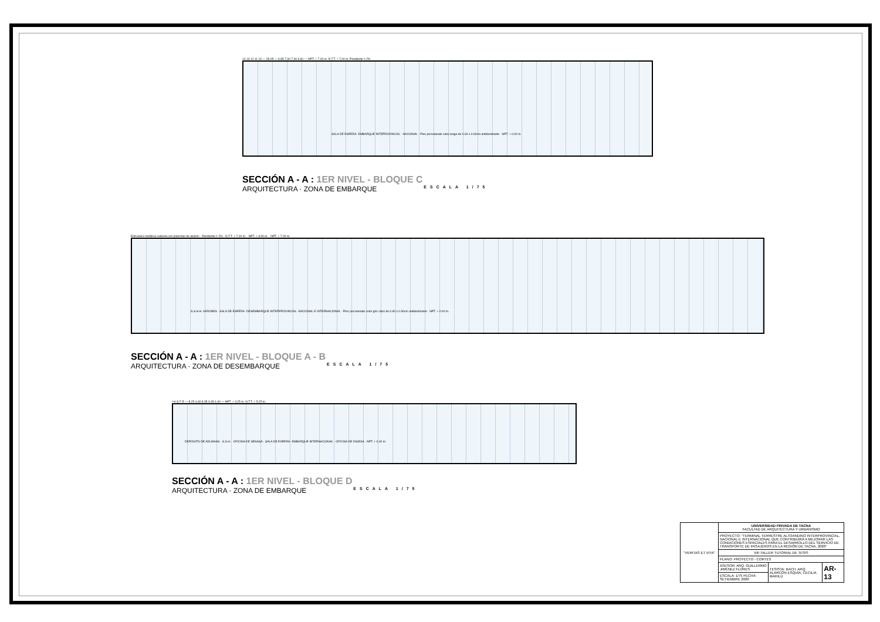14 13 12 11 10 — 28.05 — 6.85 7.30 7.30 6.60 — NPT. + 7.00 m. N.T.T. + 7.00 m. Pendiente = 2%
SALA DE ESPERA- EMBARQUE INTEPROVINCIAL - NACIONAL · Piso porcelanato color beige de 0.60 x 0.60cm antideslizante · NPT. + 0.00 m.
SECCIÓN A - A : 1ER NIVEL - BLOQUE C
ARQUITECTURA · ZONA DE EMBARQUE ESCALA 1/75
Estructura metálica cubierta con planchas de aluzinc · Pendiente = 2% · N.T.T. + 7.00 m. · NPT. + 3.90 m. · NPT. + 7.00 m.
S.S.H.H. VARONES · SALA DE ESPERA- DESEMBARQUE INTERPROVINCIAL- NACIONAL E INTERNACIONAL · Piso porcelanato color gris claro de 0.60 x 0.60cm antideslizante · NPT. + 0.00 m.
SECCIÓN A - A : 1ER NIVEL - BLOQUE A - B
ARQUITECTURA · ZONA DE DESEMBARQUE ESCALA 1/75
I H G F E — 8.25 4.60 8.35 0.65 4.40 — NPT. + 4.25 m. N.T.T. + 5.25 m.
DEPÓSITO DE ADUANAS · S.S.H. · OFICINA DE SENASA · SALA DE ESPERA- EMBARQUE INTERNACIONAL · OFICINA DE DIGESA · NPT. + 0.00 m.
SECCIÓN A - A : 1ER NIVEL - BLOQUE D
ARQUITECTURA · ZONA DE EMBARQUE ESCALA 1/75
| "VERITAS ET VITA" | UNIVERSIDAD PRIVADA DE TACNA FACULTAD DE ARQUITECTURA Y URBANISMO | | |
| | PROYECTO: "TERMINAL TERRESTRE ALTOANDINO INTERPROVINCIAL, NACIONAL E INTERNACIONAL QUE CONTRIBUIRÁ A MEJORAR LAS CONDICIONES ESPACIALES PARA EL DESARROLLO DEL SERVICIO DE TRANSPORTE DE PASAJEROS EN LA REGIÓN DE TACNA, 2020" | | |
| | VIII TALLER TUTORIAL DE TESIS | | |
| | PLANO: PROYECTO - CORTES | | |
| | ASESOR: ARQ. GUILLERMO JIMÉNEZ FLORES | TESISTA: BACH. ARQ. ALARCÓN ESQUÍA, CECILIA MARILÚ | AR-13 |
| | ESCALA: 1/75 FECHA: SETIEMBRE 2020 | | |